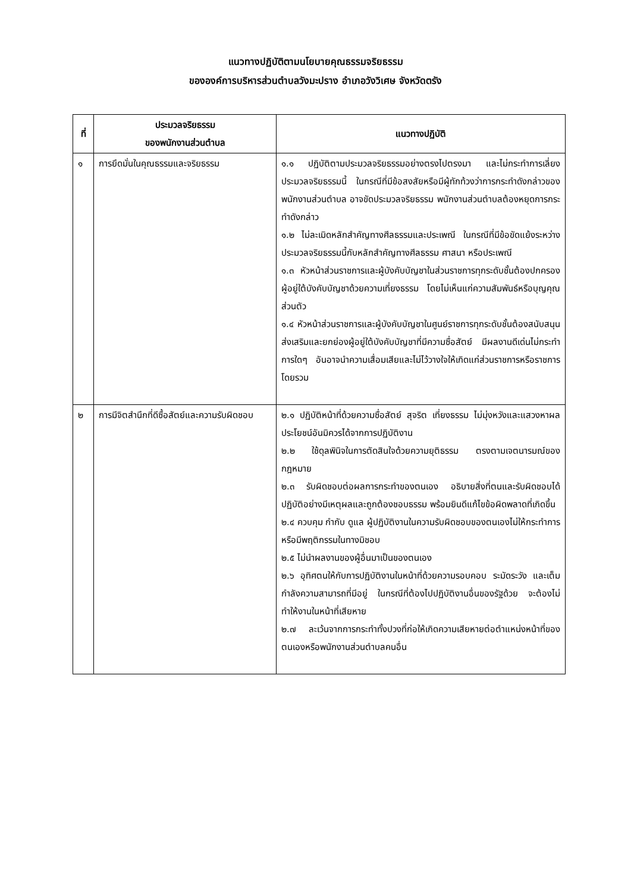แนวทางปฏิบัติตามนโยบายคุณธรรมจริยธรรม
ขององค์การบริหารส่วนตำบลวังมะปราง อำเภอวังวิเศษ จังหวัดตรัง
| ที่ | ประมวลจริยธรรม ของพนักงานส่วนตำบล | แนวทางปฏิบัติ |
| --- | --- | --- |
| ๑ | การยึดมั่นในคุณธรรมและจริยธรรม | ๑.๑ ปฏิบัติตามประมวลจริยธรรมอย่างตรงไปตรงมา และไม่กระทำการเลี่ยงประมวลจริยธรรมนี้ ในกรณีที่มีข้อสงสัยหรือมีผู้ทักท้วงว่าการกระทำดังกล่าวของพนักงานส่วนตำบล อาจขัดประมวลจริยธรรม พนักงานส่วนตำบลต้องหยุดการกระทำดังกล่าว ๑.๒ ไม่ละเมิดหลักสำคัญทางศีลธรรมและประเพณี ในกรณีที่มีข้อขัดแย้งระหว่างประมวลจริยธรรมนี้กับหลักสำคัญทางศีลธรรม ศาสนา หรือประเพณี ๑.๓ หัวหน้าส่วนราชการและผู้บังคับบัญชาในส่วนราชการทุกระดับชั้นต้องปกครองผู้อยู่ใต้บังคับบัญชาด้วยความเที่ยงธรรม โดยไม่เห็นแก่ความสัมพันธ์หรือบุญคุณส่วนตัว ๑.๔ หัวหน้าส่วนราชการและผู้บังคับบัญชาในศูนย์ราชการทุกระดับชั้นต้องสนับสนุนส่งเสริมและยกย่องผู้อยู่ใต้บังคับบัญชาที่มีความซื่อสัตย์ มีผลงานดีเด่นไม่กระทำการใดๆ อันอาจนำความเสื่อมเสียและไม่ไว้วางใจให้เกิดแก่ส่วนราชการหรือราชการโดยรวม |
| ๒ | การมีจิตสำนึกที่ดีซื้อสัตย์และความรับผิดชอบ | ๒.๑ ปฏิบัติหน้าที่ด้วยความซื่อสัตย์ สุจริต เที่ยงธรรม ไม่มุ่งหวังและแสวงหาผลประโยชน์อันมิควรได้จากการปฏิบัติงาน ๒.๒ ใช้ดุลพินิจในการตัดสินใจด้วยความยุติธรรม ตรงตามเจตนารมณ์ของกฎหมาย ๒.๓ รับผิดชอบต่อผลการกระทำของตนเอง อธิบายสิ่งที่ตนและรับผิดชอบได้ปฏิบัติอย่างมีเหตุผลและถูกต้องชอบธรรม พร้อมยินดีแก้ไขข้อผิดพลาดที่เกิดขึ้น ๒.๔ ควบคุม กำกับ ดูแล ผู้ปฏิบัติงานในความรับผิดชอบของตนเองไม่ให้กระทำการหรือมีพฤติกรรมในทางมิชอบ ๒.๕ ไม่นำผลงานของผู้อื่นมาเป็นของตนเอง ๒.๖ อุทิศตนให้กับการปฏิบัติงานในหน้าที่ด้วยความรอบคอบ ระมัดระวัง และเต็มกำลังความสามารถที่มีอยู่ ในกรณีที่ต้องไปปฏิบัติงานอื่นของรัฐด้วย จะต้องไม่ทำให้งานในหน้าที่เสียหาย ๒.๗ ละเว้นจากการกระทำทั้งปวงที่ก่อให้เกิดความเสียหายต่อตำแหน่งหน้าที่ของตนเองหรือพนักงานส่วนตำบลคนอื่น |